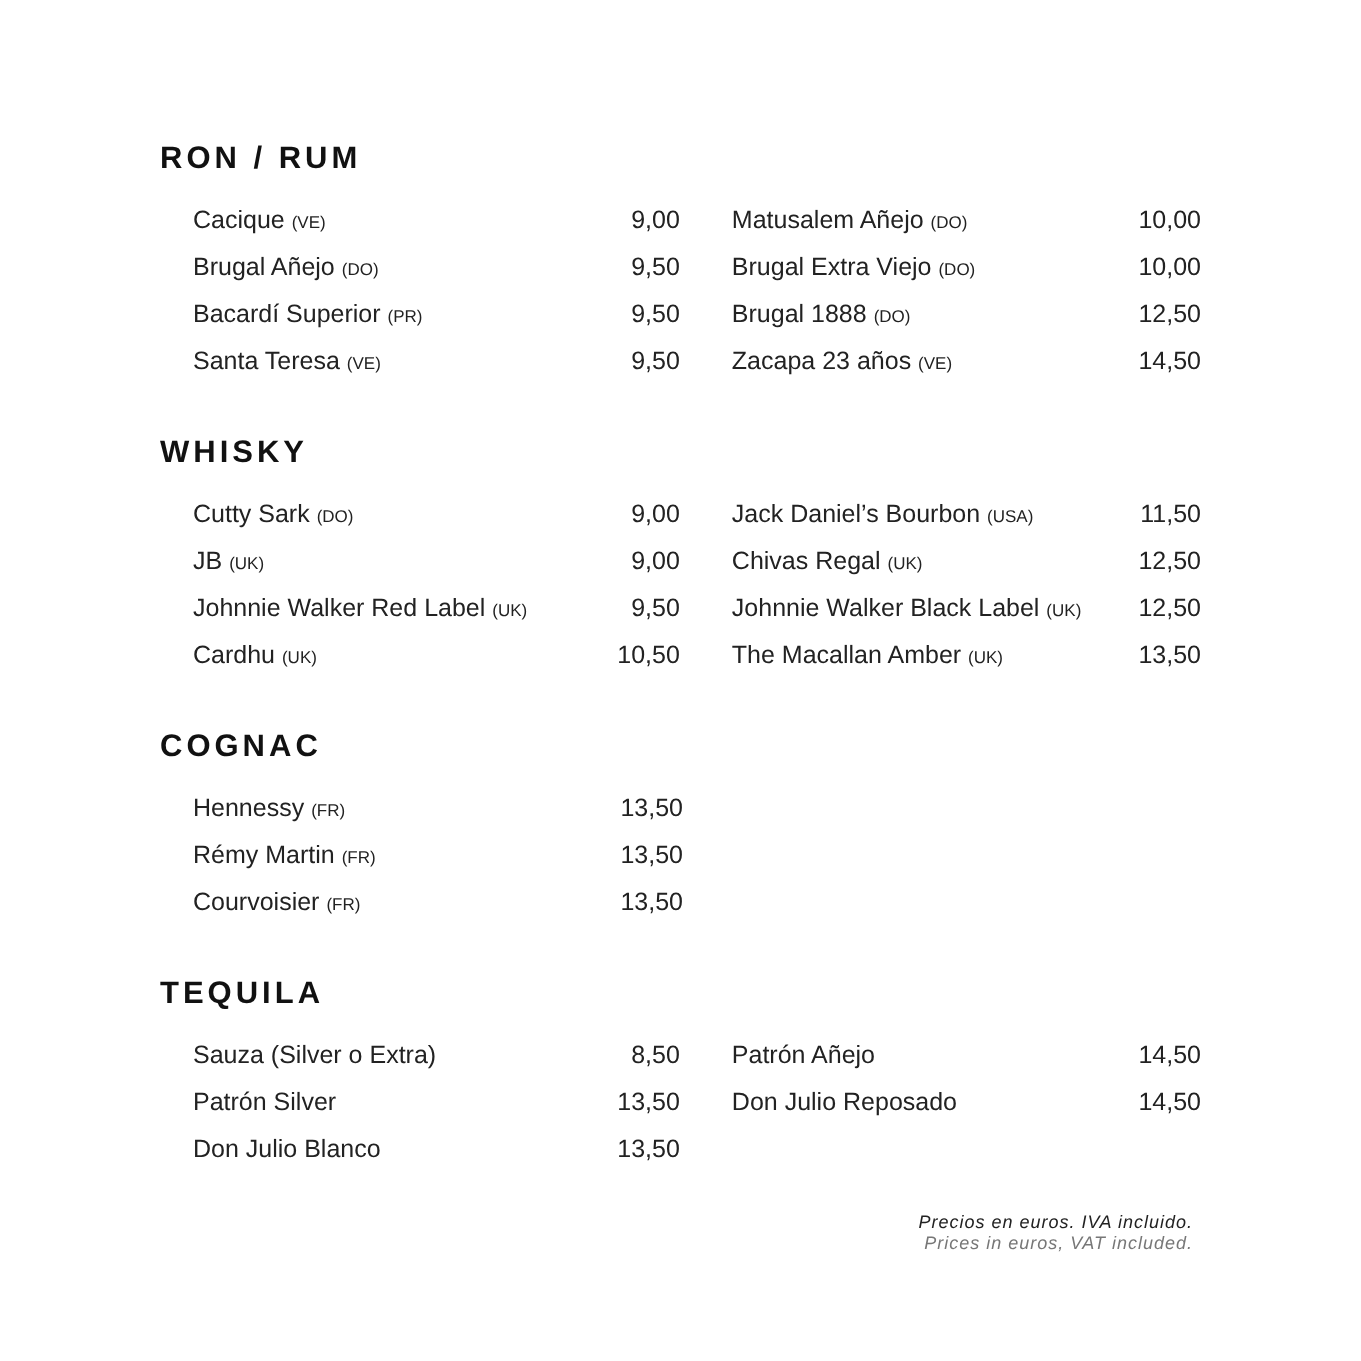RON / RUM
| Cacique (VE) | 9,00 |
| Brugal Añejo (DO) | 9,50 |
| Bacardí Superior (PR) | 9,50 |
| Santa Teresa (VE) | 9,50 |
| Matusalem Añejo (DO) | 10,00 |
| Brugal Extra Viejo (DO) | 10,00 |
| Brugal 1888 (DO) | 12,50 |
| Zacapa 23 años (VE) | 14,50 |
WHISKY
| Cutty Sark (DO) | 9,00 |
| JB (UK) | 9,00 |
| Johnnie Walker Red Label (UK) | 9,50 |
| Cardhu (UK) | 10,50 |
| Jack Daniel’s Bourbon (USA) | 11,50 |
| Chivas Regal (UK) | 12,50 |
| Johnnie Walker Black Label (UK) | 12,50 |
| The Macallan Amber (UK) | 13,50 |
COGNAC
| Hennessy (FR) | 13,50 |
| Rémy Martin (FR) | 13,50 |
| Courvoisier (FR) | 13,50 |
TEQUILA
| Sauza (Silver o Extra) | 8,50 |
| Patrón Silver | 13,50 |
| Don Julio Blanco | 13,50 |
| Patrón Añejo | 14,50 |
| Don Julio Reposado | 14,50 |
Precios en euros. IVA incluido.
Prices in euros, VAT included.